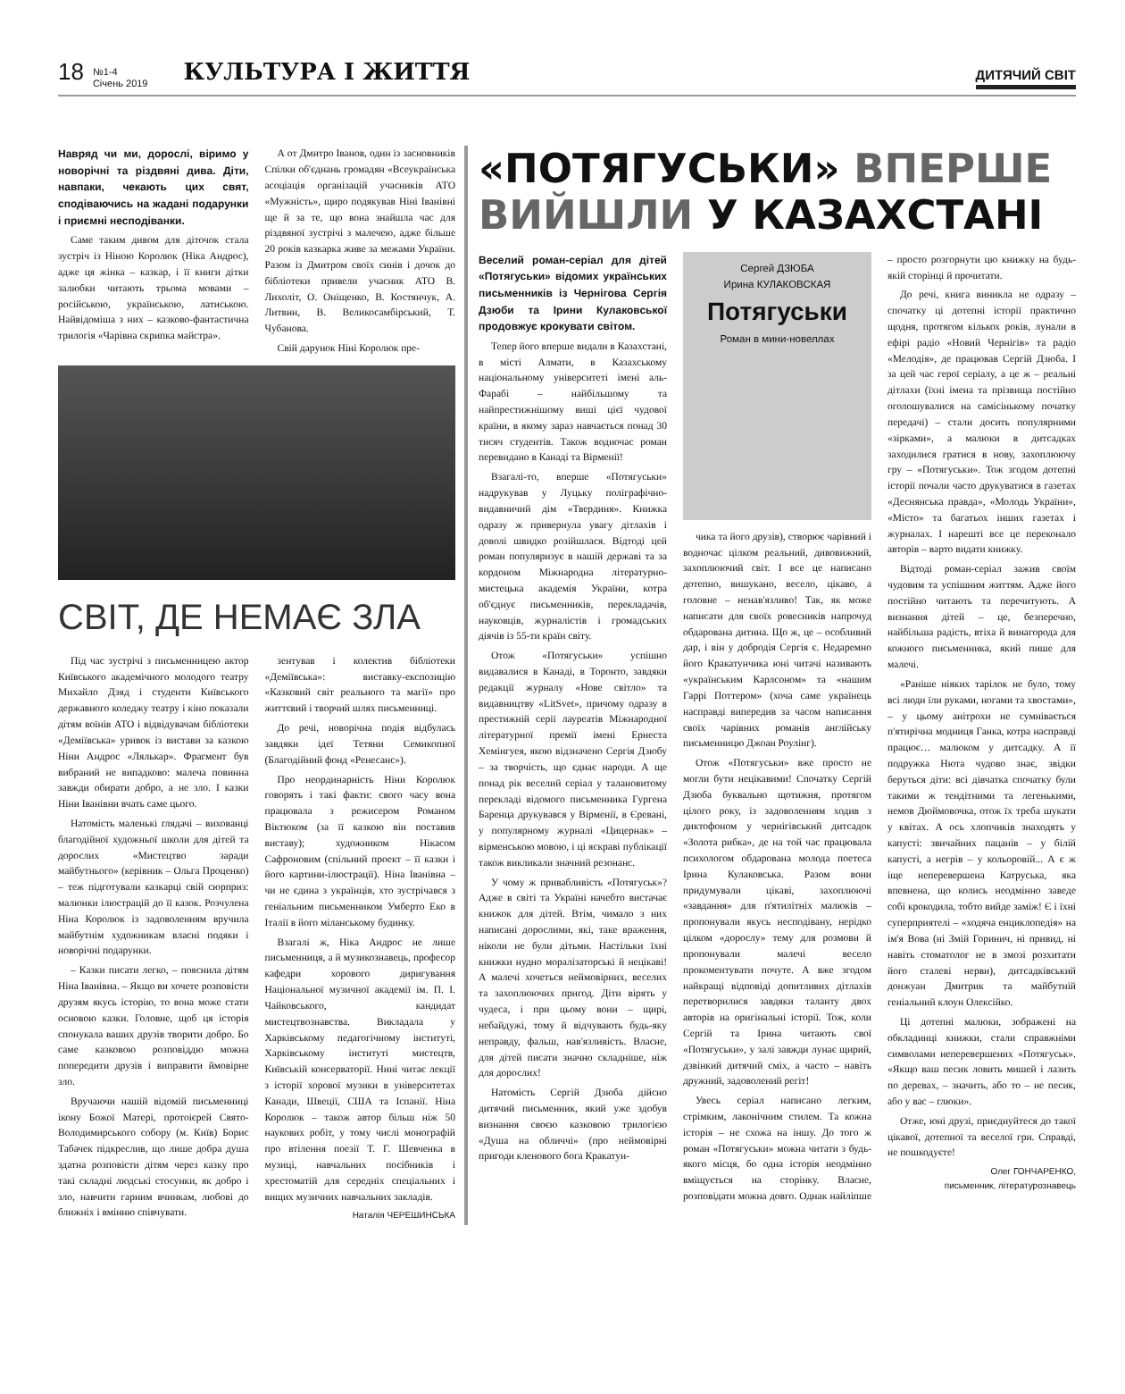18 №1-4
Січень 2019 КУЛЬТУРА І ЖИТТЯ ДИТЯЧИЙ СВІТ
Навряд чи ми, дорослі, віримо у новорічні та різдвяні дива. Діти, навпаки, чекають цих свят, сподіваючись на жадані подарунки і приємні несподіванки.
Саме таким дивом для діточок стала зустріч із Ніною Королюк (Ніка Андрос), адже ця жінка – казкар, і її книги дітки залюбки читають трьома мовами – російською, українською, латиською. Найвідоміша з них – казково-фантастична трилогія «Чарівна скрипка майстра».
А от Дмитро Іванов, один із засновників Спілки об'єднань громадян «Всеукраїнська асоціація організацій учасників АТО «Мужність», щиро подякував Ніні Іванівні ще й за те, що вона знайшла час для різдвяної зустрічі з малечею, адже більше 20 років казкарка живе за межами України. Разом із Дмитром своїх синів і дочок до бібліотеки привели учасник АТО В. Лихоліт, О. Оніщенко, В. Костянчук, А. Литвин, В. Великосамбірський, Т. Чубанова.
Свій дарунок Ніні Королюк пре-
СВІТ, ДЕ НЕМАЄ ЗЛА
Під час зустрічі з письменницею актор Київського академічного молодого театру Михайло Дзяд і студенти Київського державного коледжу театру і кіно показали дітям воїнів АТО і відвідувачам бібліотеки «Деміївська» уривок із вистави за казкою Ніни Андрос «Лялькар». Фрагмент був вибраний не випадково: малеча повинна завжди обирати добро, а не зло. І казки Ніни Іванівни вчать саме цього.
Натомість маленькі глядачі – вихованці благодійної художньої школи для дітей та дорослих «Мистецтво заради майбутнього» (керівник – Ольга Проценко) – теж підготували казкарці свій сюрприз: малюнки ілюстрацій до її казок. Розчулена Ніна Королюк із задоволенням вручила майбутнім художникам власні подяки і новорічні подарунки.
– Казки писати легко, – пояснила дітям Ніна Іванівна. – Якщо ви хочете розповісти друзям якусь історію, то вона може стати основою казки. Головне, щоб ця історія спонукала ваших друзів творити добро. Бо саме казковою розповіддю можна попередити друзів і виправити ймовірне зло.
Вручаючи нашій відомій письменниці ікону Божої Матері, протоієрей Свято-Володимирського собору (м. Київ) Борис Табачек підкреслив, що лише добра душа здатна розповісти дітям через казку про такі складні людські стосунки, як добро і зло, навчити гарним вчинкам, любові до ближніх і вмінню співчувати.
зентував і колектив бібліотеки «Деміївська»: виставку-експозицію «Казковий світ реального та магії» про життєвий і творчий шлях письменниці.
До речі, новорічна подія відбулась завдяки ідеї Тетяни Семикопної (Благодійний фонд «Ренесанс»).
Про неординарність Ніни Королюк говорять і такі факти: свого часу вона працювала з режисером Романом Віктюком (за її казкою він поставив виставу); художником Нікасом Сафроновим (спільний проект – її казки і його картини-ілюстрації). Ніна Іванівна – чи не єдина з українців, хто зустрічався з геніальним письменником Умберто Еко в Італії в його міланському будинку.
Взагалі ж, Ніка Андрос не лише письменниця, а й музикознавець, професор кафедри хорового диригування Національної музичної академії ім. П. І. Чайковського, кандидат мистецтвознавства. Викладала у Харківському педагогічному інституті, Харківському інституті мистецтв, Київській консерваторії. Нині читає лекції з історії хорової музики в університетах Канади, Швеції, США та Іспанії. Ніна Королюк – також автор більш ніж 50 наукових робіт, у тому числі монографій про втілення поезії Т. Г. Шевченка в музиці, навчальних посібників і хрестоматій для середніх спеціальних і вищих музичних навчальних закладів.
Наталія ЧЕРЕШИНСЬКА
«ПОТЯГУСЬКИ» ВПЕРШЕ
ВИЙШЛИ У КАЗАХСТАНІ
Веселий роман-серіал для дітей «Потягуськи» відомих українських письменників із Чернігова Сергія Дзюби та Ірини Кулаковської продовжує крокувати світом.
Тепер його вперше видали в Казахстані, в місті Алмати, в Казахському національному університеті імені аль-Фарабі – найбільшому та найпрестижнішому виші цієї чудової країни, в якому зараз навчається понад 30 тисяч студентів. Також водночас роман перевидано в Канаді та Вірменії!
Взагалі-то, вперше «Потягуськи» надрукував у Луцьку поліграфічно-видавничий дім «Твердиня». Книжка одразу ж привернула увагу дітлахів і доволі швидко розійшлася. Відтоді цей роман популяризує в нашій державі та за кордоном Міжнародна літературно-мистецька академія України, котра об'єднує письменників, перекладачів, науковців, журналістів і громадських діячів із 55-ти країн світу.
Отож «Потягуськи» успішно видавалися в Канаді, в Торонто, завдяки редакції журналу «Нове світло» та видавництву «LitSvet», причому одразу в престижній серії лауреатів Міжнародної літературної премії імені Ернеста Хемінгуея, якою відзначено Сергія Дзюбу – за творчість, що єднає народи. А ще понад рік веселий серіал у талановитому перекладі відомого письменника Гургена Баренца друкувався у Вірменії, в Єревані, у популярному журналі «Цицернак» – вірменською мовою, і ці яскраві публікації також викликали значний резонанс.
У чому ж привабливість «Потягуськ»? Адже в світі та Україні начебто вистачає книжок для дітей. Втім, чимало з них написані дорослими, які, таке враження, ніколи не були дітьми. Настільки їхні книжки нудно моралізаторські й нецікаві! А малечі хочеться неймовірних, веселих та захоплюючих пригод. Діти вірять у чудеса, і при цьому вони – щирі, небайдужі, тому й відчувають будь-яку неправду, фальш, нав'язливість. Власне, для дітей писати значно складніше, ніж для дорослих!
Натомість Сергій Дзюба дійсно дитячий письменник, який уже здобув визнання своєю казковою трилогією «Душа на обличчі» (про неймовірні пригоди кленового бога Кракатун-
Сергей ДЗЮБА
Ирина КУЛАКОВСКАЯ
Потягуськи
Роман в мини-новеллах
чика та його друзів), створює чарівний і водночас цілком реальний, дивовижний, захоплюючий світ. І все це написано дотепно, вишукано, весело, цікаво, а головне – ненав'язливо! Так, як може написати для своїх ровесників напрочуд обдарована дитина. Що ж, це – особливий дар, і він у добродія Сергія є. Недаремно його Кракатунчика юні читачі називають «українським Карлсоном» та «нашим Гаррі Поттером» (хоча саме українець насправді випередив за часом написання своїх чарівних романів англійську письменницю Джоан Роулінг).
Отож «Потягуськи» вже просто не могли бути нецікавими! Спочатку Сергій Дзюба буквально щотижня, протягом цілого року, із задоволенням ходив з диктофоном у чернігівський дитсадок «Золота рибка», де на той час працювала психологом обдарована молода поетеса Ірина Кулаковська. Разом вони придумували цікаві, захоплюючі «завдання» для п'ятилітніх малюків – пропонували якусь несподівану, нерідко цілком «дорослу» тему для розмови й пропонували малечі весело прокоментувати почуте. А вже згодом найкращі відповіді допитливих дітлахів перетворилися завдяки таланту двох авторів на оригінальні історії. Тож, коли Сергій та Ірина читають свої «Потягуськи», у залі завжди лунає щирий, дзвінкий дитячий сміх, а часто – навіть дружний, задоволений регіт!
Увесь серіал написано легким, стрімким, лаконічним стилем. Та кожна історія – не схожа на іншу. До того ж роман «Потягуськи» можна читати з будь-якого місця, бо одна історія неодмінно вміщується на сторінку. Власне, розповідати можна довго. Однак найліпше – просто розгорнути цю книжку на будь-якій сторінці й прочитати.
До речі, книга виникла не одразу – спочатку ці дотепні історії практично щодня, протягом кількох років, лунали в ефірі радіо «Новий Чернігів» та радіо «Мелодія», де працював Сергій Дзюба. І за цей час герої серіалу, а це ж – реальні дітлахи (їхні імена та прізвища постійно оголошувалися на самісінькому початку передачі) – стали досить популярними «зірками», а малюки в дитсадках заходилися гратися в нову, захоплюючу гру – «Потягуськи». Тож згодом дотепні історії почали часто друкуватися в газетах «Деснянська правда», «Молодь України», «Місто» та багатьох інших газетах і журналах. І нарешті все це переконало авторів – варто видати книжку.
Відтоді роман-серіал зажив своїм чудовим та успішним життям. Адже його постійно читають та перечитують. А визнання дітей – це, безперечно, найбільша радість, втіха й винагорода для кожного письменника, який пише для малечі.
«Раніше ніяких тарілок не було, тому всі люди їли руками, ногами та хвостами», – у цьому анітрохи не сумнівається п'ятирічна модниця Ганка, котра насправді працює… малюком у дитсадку. А її подружка Нюта чудово знає, звідки беруться діти: всі дівчатка спочатку були такими ж тендітними та легенькими, немов Дюймовочка, отож їх треба шукати у квітах. А ось хлопчиків знаходять у капусті: звичайних пацанів – у білій капусті, а негрів – у кольоровій... А є ж іще неперевершена Катруська, яка впевнена, що колись неодмінно заведе собі крокодила, тобто вийде заміж! Є і їхні суперприятелі – «ходяча енциклопедія» на ім'я Вова (ні Змій Горинич, ні привид, ні навіть стоматолог не в змозі розхитати його сталеві нерви), дитсадківський донжуан Дмитрик та майбутній геніальний клоун Олексійко.
Ці дотепні малюки, зображені на обкладинці книжки, стали справжніми символами неперевершених «Потягуськ». «Якщо ваш песик ловить мишей і лазить по деревах, – значить, або то – не песик, або у вас – глюки».
Отже, юні друзі, приєднуйтеся до такої цікавої, дотепної та веселої гри. Справді, не пошкодуєте!
Олег ГОНЧАРЕНКО,
письменник, літературознавець